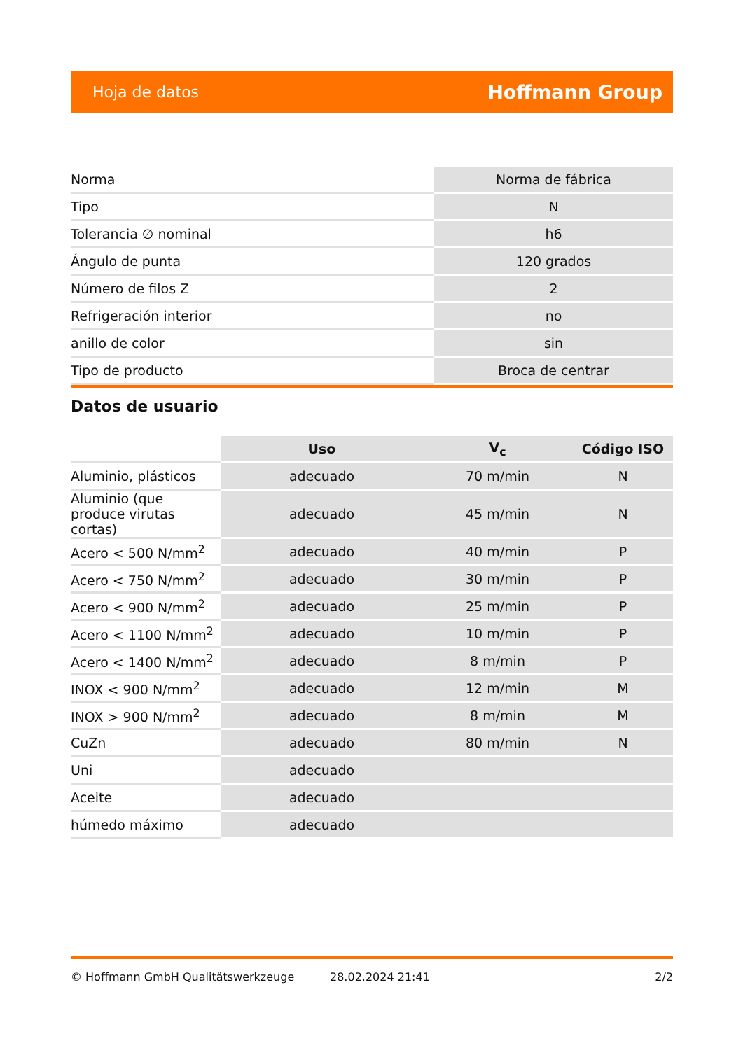Hoja de datos Hoffmann Group
| Norma | Norma de fábrica |
| Tipo | N |
| Tolerancia ∅ nominal | h6 |
| Ángulo de punta | 120 grados |
| Número de filos Z | 2 |
| Refrigeración interior | no |
| anillo de color | sin |
| Tipo de producto | Broca de centrar |
Datos de usuario
| | Uso | V<sub>c</sub> | Código ISO |
| --- | --- | --- | --- |
| Aluminio, plásticos | adecuado | 70 m/min | N |
| Aluminio (que produce virutas cortas) | adecuado | 45 m/min | N |
| Acero < 500 N/mm<sup>2</sup> | adecuado | 40 m/min | P |
| Acero < 750 N/mm<sup>2</sup> | adecuado | 30 m/min | P |
| Acero < 900 N/mm<sup>2</sup> | adecuado | 25 m/min | P |
| Acero < 1100 N/mm<sup>2</sup> | adecuado | 10 m/min | P |
| Acero < 1400 N/mm<sup>2</sup> | adecuado | 8 m/min | P |
| INOX < 900 N/mm<sup>2</sup> | adecuado | 12 m/min | M |
| INOX > 900 N/mm<sup>2</sup> | adecuado | 8 m/min | M |
| CuZn | adecuado | 80 m/min | N |
| Uni | adecuado | | |
| Aceite | adecuado | | |
| húmedo máximo | adecuado | | |
© Hoffmann GmbH Qualitätswerkzeuge 28.02.2024 21:41 2/2